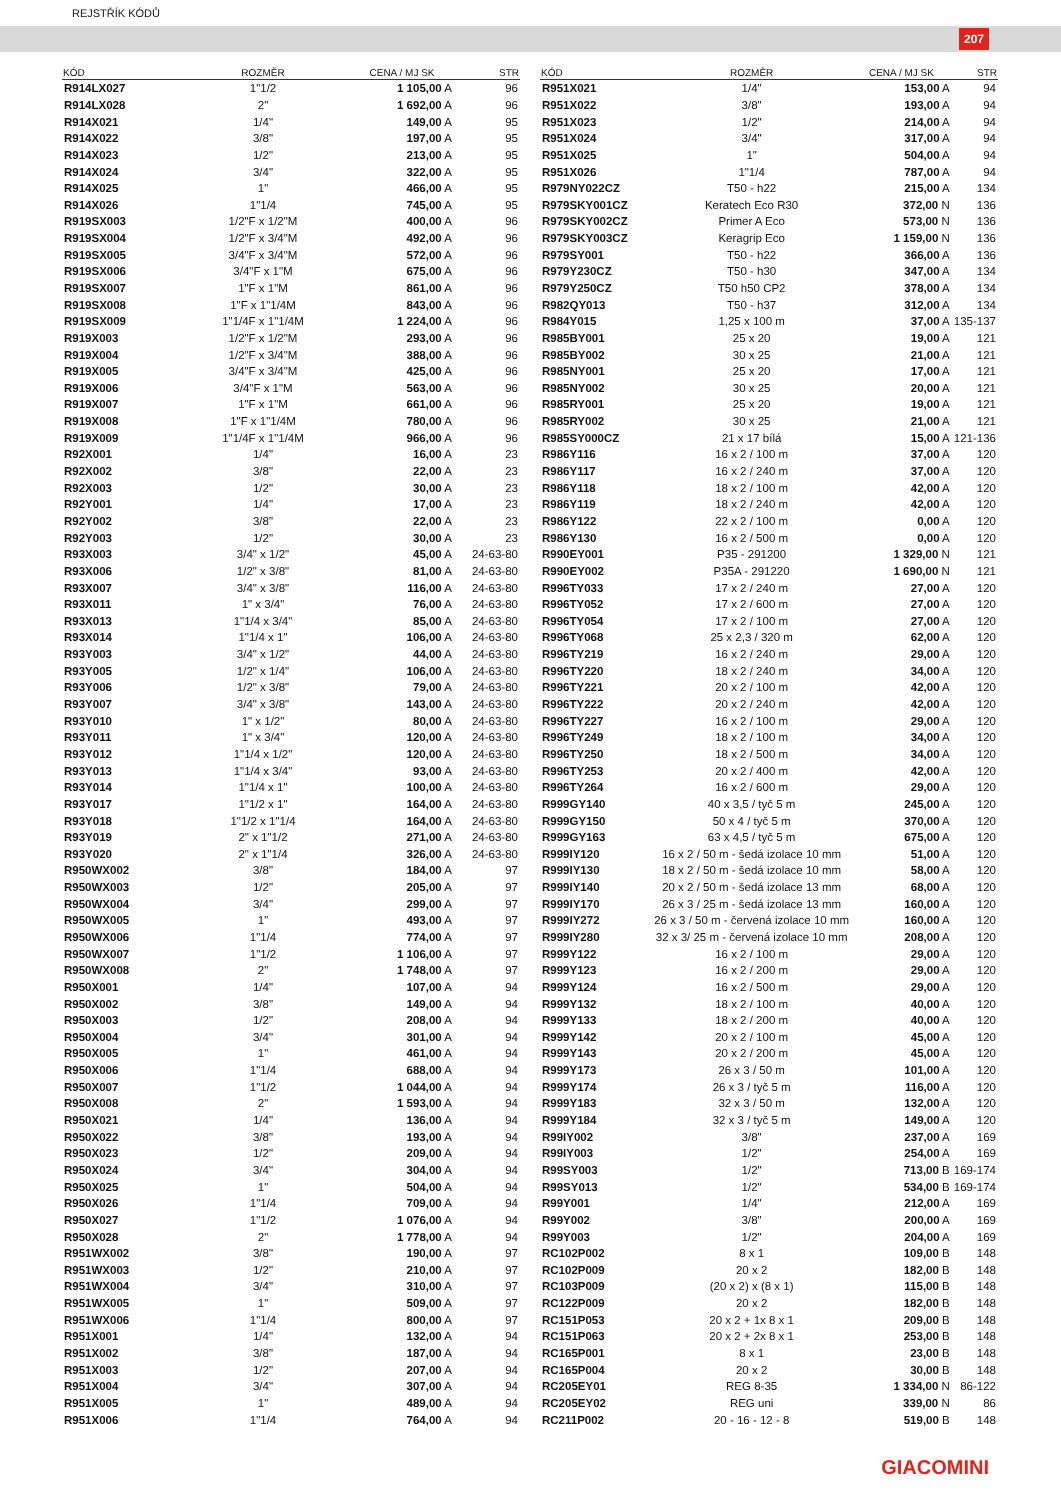REJSTŘÍK KÓDŮ
207
| KÓD | ROZMĚR | CENA / MJ SK | STR |
| --- | --- | --- | --- |
| R914LX027 | 1"1/2 | 1 105,00 A | 96 |
| R914LX028 | 2" | 1 692,00 A | 96 |
| R914X021 | 1/4" | 149,00 A | 95 |
| R914X022 | 3/8" | 197,00 A | 95 |
| R914X023 | 1/2" | 213,00 A | 95 |
| R914X024 | 3/4" | 322,00 A | 95 |
| R914X025 | 1" | 466,00 A | 95 |
| R914X026 | 1"1/4 | 745,00 A | 95 |
| R919SX003 | 1/2"F x 1/2"M | 400,00 A | 96 |
| R919SX004 | 1/2"F x 3/4"M | 492,00 A | 96 |
| R919SX005 | 3/4"F x 3/4"M | 572,00 A | 96 |
| R919SX006 | 3/4"F x 1"M | 675,00 A | 96 |
| R919SX007 | 1"F x 1"M | 861,00 A | 96 |
| R919SX008 | 1"F x 1"1/4M | 843,00 A | 96 |
| R919SX009 | 1"1/4F x 1"1/4M | 1 224,00 A | 96 |
| R919X003 | 1/2"F x 1/2"M | 293,00 A | 96 |
| R919X004 | 1/2"F x 3/4"M | 388,00 A | 96 |
| R919X005 | 3/4"F x 3/4"M | 425,00 A | 96 |
| R919X006 | 3/4"F x 1"M | 563,00 A | 96 |
| R919X007 | 1"F x 1"M | 661,00 A | 96 |
| R919X008 | 1"F x 1"1/4M | 780,00 A | 96 |
| R919X009 | 1"1/4F x 1"1/4M | 966,00 A | 96 |
| R92X001 | 1/4" | 16,00 A | 23 |
| R92X002 | 3/8" | 22,00 A | 23 |
| R92X003 | 1/2" | 30,00 A | 23 |
| R92Y001 | 1/4" | 17,00 A | 23 |
| R92Y002 | 3/8" | 22,00 A | 23 |
| R92Y003 | 1/2" | 30,00 A | 23 |
| R93X003 | 3/4" x 1/2" | 45,00 A | 24-63-80 |
| R93X006 | 1/2" x 3/8" | 81,00 A | 24-63-80 |
| R93X007 | 3/4" x 3/8" | 116,00 A | 24-63-80 |
| R93X011 | 1" x 3/4" | 76,00 A | 24-63-80 |
| R93X013 | 1"1/4 x 3/4" | 85,00 A | 24-63-80 |
| R93X014 | 1"1/4 x 1" | 106,00 A | 24-63-80 |
| R93Y003 | 3/4" x 1/2" | 44,00 A | 24-63-80 |
| R93Y005 | 1/2" x 1/4" | 106,00 A | 24-63-80 |
| R93Y006 | 1/2" x 3/8" | 79,00 A | 24-63-80 |
| R93Y007 | 3/4" x 3/8" | 143,00 A | 24-63-80 |
| R93Y010 | 1" x 1/2" | 80,00 A | 24-63-80 |
| R93Y011 | 1" x 3/4" | 120,00 A | 24-63-80 |
| R93Y012 | 1"1/4 x 1/2" | 120,00 A | 24-63-80 |
| R93Y013 | 1"1/4 x 3/4" | 93,00 A | 24-63-80 |
| R93Y014 | 1"1/4 x 1" | 100,00 A | 24-63-80 |
| R93Y017 | 1"1/2 x 1" | 164,00 A | 24-63-80 |
| R93Y018 | 1"1/2 x 1"1/4 | 164,00 A | 24-63-80 |
| R93Y019 | 2" x 1"1/2 | 271,00 A | 24-63-80 |
| R93Y020 | 2" x 1"1/4 | 326,00 A | 24-63-80 |
| R950WX002 | 3/8" | 184,00 A | 97 |
| R950WX003 | 1/2" | 205,00 A | 97 |
| R950WX004 | 3/4" | 299,00 A | 97 |
| R950WX005 | 1" | 493,00 A | 97 |
| R950WX006 | 1"1/4 | 774,00 A | 97 |
| R950WX007 | 1"1/2 | 1 106,00 A | 97 |
| R950WX008 | 2" | 1 748,00 A | 97 |
| R950X001 | 1/4" | 107,00 A | 94 |
| R950X002 | 3/8" | 149,00 A | 94 |
| R950X003 | 1/2" | 208,00 A | 94 |
| R950X004 | 3/4" | 301,00 A | 94 |
| R950X005 | 1" | 461,00 A | 94 |
| R950X006 | 1"1/4 | 688,00 A | 94 |
| R950X007 | 1"1/2 | 1 044,00 A | 94 |
| R950X008 | 2" | 1 593,00 A | 94 |
| R950X021 | 1/4" | 136,00 A | 94 |
| R950X022 | 3/8" | 193,00 A | 94 |
| R950X023 | 1/2" | 209,00 A | 94 |
| R950X024 | 3/4" | 304,00 A | 94 |
| R950X025 | 1" | 504,00 A | 94 |
| R950X026 | 1"1/4 | 709,00 A | 94 |
| R950X027 | 1"1/2 | 1 076,00 A | 94 |
| R950X028 | 2" | 1 778,00 A | 94 |
| R951WX002 | 3/8" | 190,00 A | 97 |
| R951WX003 | 1/2" | 210,00 A | 97 |
| R951WX004 | 3/4" | 310,00 A | 97 |
| R951WX005 | 1" | 509,00 A | 97 |
| R951WX006 | 1"1/4 | 800,00 A | 97 |
| R951X001 | 1/4" | 132,00 A | 94 |
| R951X002 | 3/8" | 187,00 A | 94 |
| R951X003 | 1/2" | 207,00 A | 94 |
| R951X004 | 3/4" | 307,00 A | 94 |
| R951X005 | 1" | 489,00 A | 94 |
| R951X006 | 1"1/4 | 764,00 A | 94 |
| KÓD | ROZMĚR | CENA / MJ SK | STR |
| --- | --- | --- | --- |
| R951X021 | 1/4" | 153,00 A | 94 |
| R951X022 | 3/8" | 193,00 A | 94 |
| R951X023 | 1/2" | 214,00 A | 94 |
| R951X024 | 3/4" | 317,00 A | 94 |
| R951X025 | 1" | 504,00 A | 94 |
| R951X026 | 1"1/4 | 787,00 A | 94 |
| R979NY022CZ | T50 - h22 | 215,00 A | 134 |
| R979SKY001CZ | Keratech Eco R30 | 372,00 N | 136 |
| R979SKY002CZ | Primer A Eco | 573,00 N | 136 |
| R979SKY003CZ | Keragrip Eco | 1 159,00 N | 136 |
| R979SY001 | T50 - h22 | 366,00 A | 136 |
| R979Y230CZ | T50 - h30 | 347,00 A | 134 |
| R979Y250CZ | T50 h50 CP2 | 378,00 A | 134 |
| R982QY013 | T50 - h37 | 312,00 A | 134 |
| R984Y015 | 1,25 x 100 m | 37,00 A | 135-137 |
| R985BY001 | 25 x 20 | 19,00 A | 121 |
| R985BY002 | 30 x 25 | 21,00 A | 121 |
| R985NY001 | 25 x 20 | 17,00 A | 121 |
| R985NY002 | 30 x 25 | 20,00 A | 121 |
| R985RY001 | 25 x 20 | 19,00 A | 121 |
| R985RY002 | 30 x 25 | 21,00 A | 121 |
| R985SY000CZ | 21 x 17 bílá | 15,00 A | 121-136 |
| R986Y116 | 16 x 2 / 100 m | 37,00 A | 120 |
| R986Y117 | 16 x 2 / 240 m | 37,00 A | 120 |
| R986Y118 | 18 x 2 / 100 m | 42,00 A | 120 |
| R986Y119 | 18 x 2 / 240 m | 42,00 A | 120 |
| R986Y122 | 22 x 2 / 100 m | 0,00 A | 120 |
| R986Y130 | 16 x 2 / 500 m | 0,00 A | 120 |
| R990EY001 | P35 - 291200 | 1 329,00 N | 121 |
| R990EY002 | P35A - 291220 | 1 690,00 N | 121 |
| R996TY033 | 17 x 2 / 240 m | 27,00 A | 120 |
| R996TY052 | 17 x 2 / 600 m | 27,00 A | 120 |
| R996TY054 | 17 x 2 / 100 m | 27,00 A | 120 |
| R996TY068 | 25 x 2,3 / 320 m | 62,00 A | 120 |
| R996TY219 | 16 x 2 / 240 m | 29,00 A | 120 |
| R996TY220 | 18 x 2 / 240 m | 34,00 A | 120 |
| R996TY221 | 20 x 2 / 100 m | 42,00 A | 120 |
| R996TY222 | 20 x 2 / 240 m | 42,00 A | 120 |
| R996TY227 | 16 x 2 / 100 m | 29,00 A | 120 |
| R996TY249 | 18 x 2 / 100 m | 34,00 A | 120 |
| R996TY250 | 18 x 2 / 500 m | 34,00 A | 120 |
| R996TY253 | 20 x 2 / 400 m | 42,00 A | 120 |
| R996TY264 | 16 x 2 / 600 m | 29,00 A | 120 |
| R999GY140 | 40 x 3,5 / tyč 5 m | 245,00 A | 120 |
| R999GY150 | 50 x 4 / tyč 5 m | 370,00 A | 120 |
| R999GY163 | 63 x 4,5 / tyč 5 m | 675,00 A | 120 |
| R999IY120 | 16 x 2 / 50 m - šedá izolace 10 mm | 51,00 A | 120 |
| R999IY130 | 18 x 2 / 50 m - šedá izolace 10 mm | 58,00 A | 120 |
| R999IY140 | 20 x 2 / 50 m - šedá izolace 13 mm | 68,00 A | 120 |
| R999IY170 | 26 x 3 / 25 m - šedá izolace 13 mm | 160,00 A | 120 |
| R999IY272 | 26 x 3 / 50 m - červená izolace 10 mm | 160,00 A | 120 |
| R999IY280 | 32 x 3/ 25 m - červená izolace 10 mm | 208,00 A | 120 |
| R999Y122 | 16 x 2 / 100 m | 29,00 A | 120 |
| R999Y123 | 16 x 2 / 200 m | 29,00 A | 120 |
| R999Y124 | 16 x 2 / 500 m | 29,00 A | 120 |
| R999Y132 | 18 x 2 / 100 m | 40,00 A | 120 |
| R999Y133 | 18 x 2 / 200 m | 40,00 A | 120 |
| R999Y142 | 20 x 2 / 100 m | 45,00 A | 120 |
| R999Y143 | 20 x 2 / 200 m | 45,00 A | 120 |
| R999Y173 | 26 x 3 / 50 m | 101,00 A | 120 |
| R999Y174 | 26 x 3 / tyč 5 m | 116,00 A | 120 |
| R999Y183 | 32 x 3 / 50 m | 132,00 A | 120 |
| R999Y184 | 32 x 3 / tyč 5 m | 149,00 A | 120 |
| R99IY002 | 3/8" | 237,00 A | 169 |
| R99IY003 | 1/2" | 254,00 A | 169 |
| R99SY003 | 1/2" | 713,00 B | 169-174 |
| R99SY013 | 1/2" | 534,00 B | 169-174 |
| R99Y001 | 1/4" | 212,00 A | 169 |
| R99Y002 | 3/8" | 200,00 A | 169 |
| R99Y003 | 1/2" | 204,00 A | 169 |
| RC102P002 | 8 x 1 | 109,00 B | 148 |
| RC102P009 | 20 x 2 | 182,00 B | 148 |
| RC103P009 | (20 x 2) x (8 x 1) | 115,00 B | 148 |
| RC122P009 | 20 x 2 | 182,00 B | 148 |
| RC151P053 | 20 x 2 + 1x 8 x 1 | 209,00 B | 148 |
| RC151P063 | 20 x 2 + 2x 8 x 1 | 253,00 B | 148 |
| RC165P001 | 8 x 1 | 23,00 B | 148 |
| RC165P004 | 20 x 2 | 30,00 B | 148 |
| RC205EY01 | REG 8-35 | 1 334,00 N | 86-122 |
| RC205EY02 | REG uni | 339,00 N | 86 |
| RC211P002 | 20 - 16 - 12 - 8 | 519,00 B | 148 |
GIACOMINI